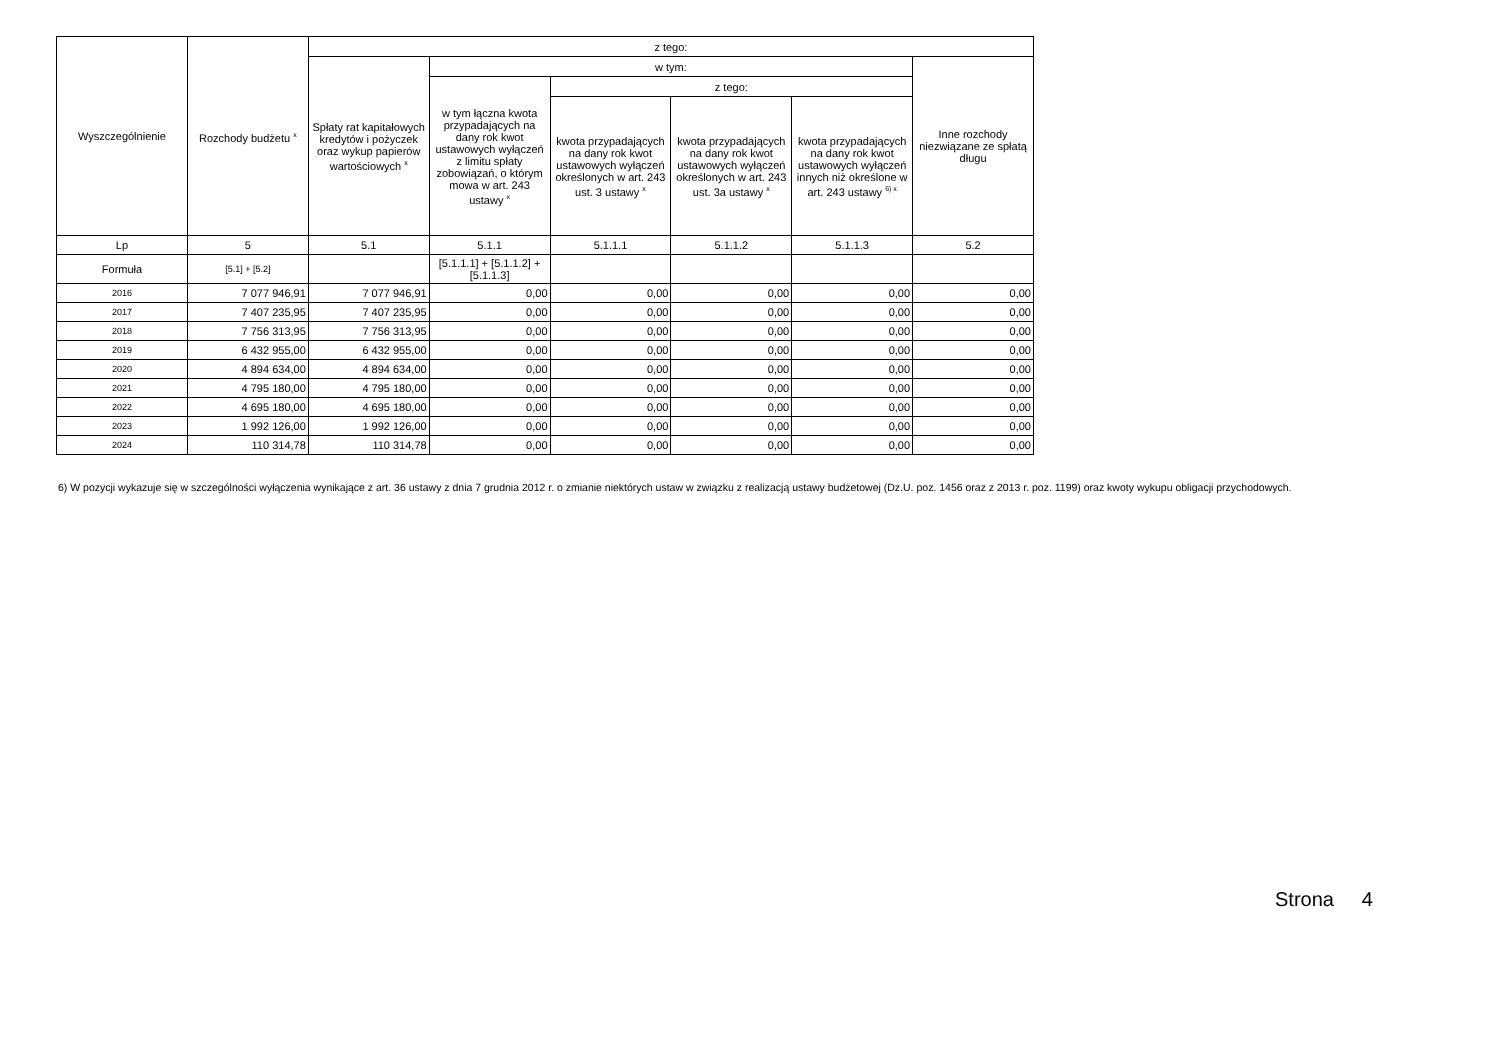| Wyszczególnienie | Rozchody budżetu <sup>x</sup> | z tego: | | | | | |
| --- | --- | --- | --- | --- | --- | --- | --- |
| | | Spłaty rat kapitałowych kredytów i pożyczek oraz wykup papierów wartościowych <sup>x</sup> | w tym: | | | | Inne rozchody niezwiązane ze spłatą długu |
| | | | w tym łączna kwota przypadających na dany rok kwot ustawowych wyłączeń z limitu spłaty zobowiązań, o którym mowa w art. 243 ustawy <sup>x</sup> | z tego: | | | |
| | | | | kwota przypadających na dany rok kwot ustawowych wyłączeń określonych w art. 243 ust. 3 ustawy <sup>x</sup> | kwota przypadających na dany rok kwot ustawowych wyłączeń określonych w art. 243 ust. 3a ustawy <sup>x</sup> | kwota przypadających na dany rok kwot ustawowych wyłączeń innych niż określone w art. 243 ustawy <sup>6) x</sup> | |
| Lp | 5 | 5.1 | 5.1.1 | 5.1.1.1 | 5.1.1.2 | 5.1.1.3 | 5.2 |
| Formuła | [5.1] + [5.2] | | [5.1.1.1] + [5.1.1.2] + [5.1.1.3] | | | | |
| 2016 | 7 077 946,91 | 7 077 946,91 | 0,00 | 0,00 | 0,00 | 0,00 | 0,00 |
| 2017 | 7 407 235,95 | 7 407 235,95 | 0,00 | 0,00 | 0,00 | 0,00 | 0,00 |
| 2018 | 7 756 313,95 | 7 756 313,95 | 0,00 | 0,00 | 0,00 | 0,00 | 0,00 |
| 2019 | 6 432 955,00 | 6 432 955,00 | 0,00 | 0,00 | 0,00 | 0,00 | 0,00 |
| 2020 | 4 894 634,00 | 4 894 634,00 | 0,00 | 0,00 | 0,00 | 0,00 | 0,00 |
| 2021 | 4 795 180,00 | 4 795 180,00 | 0,00 | 0,00 | 0,00 | 0,00 | 0,00 |
| 2022 | 4 695 180,00 | 4 695 180,00 | 0,00 | 0,00 | 0,00 | 0,00 | 0,00 |
| 2023 | 1 992 126,00 | 1 992 126,00 | 0,00 | 0,00 | 0,00 | 0,00 | 0,00 |
| 2024 | 110 314,78 | 110 314,78 | 0,00 | 0,00 | 0,00 | 0,00 | 0,00 |
6) W pozycji wykazuje się w szczególności wyłączenia wynikające z art. 36 ustawy z dnia 7 grudnia 2012 r. o zmianie niektórych ustaw w związku z realizacją ustawy budżetowej (Dz.U. poz. 1456 oraz z 2013 r. poz. 1199) oraz kwoty wykupu obligacji przychodowych.
Strona 4